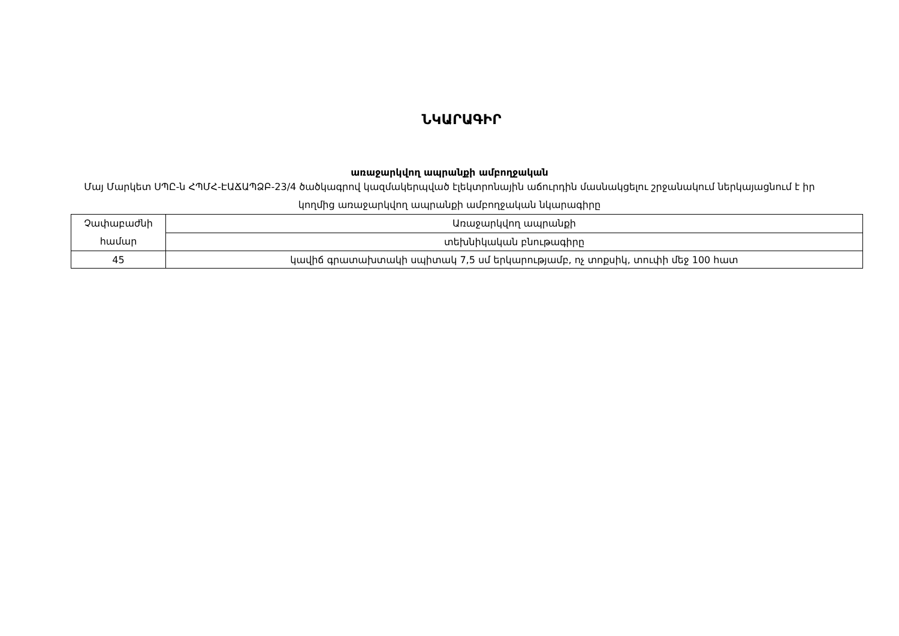ՆԿԱՐԱԳԻՐ
առաջարկվող ապրանքի ամբողջական
Մայ Մարկետ ՍՊԸ-ն ՀՊՄՀ-ԷԱՃԱՊՁԲ-23/4 ծածկագրով կազմակերպված էլեկտրոնային աճուրդին մասնակցելու շրջանակում ներկայացնում է իր կողմից առաջարկվող ապրանքի ամբողջական նկարագիրը
| Չափաբաժնի համար | Առաջարկվող ապրանքի |
| --- | --- |
| | տեխնիկական բնութագիրը |
| 45 | կավիճ գրատախտակի սպիտակ 7,5 սմ երկարությամբ, ոչ տոքսիկ, տուփի մեջ 100 հատ |